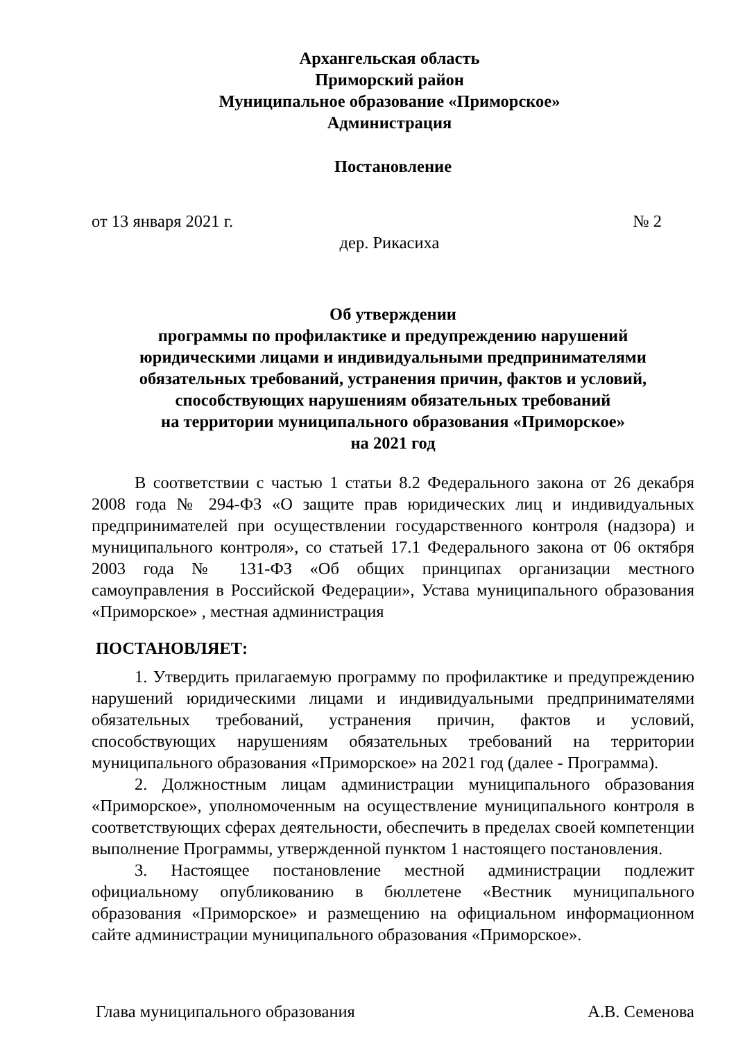Архангельская область
Приморский район
Муниципальное образование «Приморское»
Администрация
Постановление
от 13 января 2021 г. № 2
дер. Рикасиха
Об утверждении
программы по профилактике и предупреждению нарушений
юридическими лицами и индивидуальными предпринимателями
обязательных требований, устранения причин, фактов и условий,
способствующих нарушениям обязательных требований
на территории муниципального образования «Приморское»
на 2021 год
В соответствии с частью 1 статьи 8.2 Федерального закона от 26 декабря 2008 года № 294-ФЗ «О защите прав юридических лиц и индивидуальных предпринимателей при осуществлении государственного контроля (надзора) и муниципального контроля», со статьей 17.1 Федерального закона от 06 октября 2003 года № 131-ФЗ «Об общих принципах организации местного самоуправления в Российской Федерации», Устава муниципального образования «Приморское» , местная администрация
ПОСТАНОВЛЯЕТ:
1. Утвердить прилагаемую программу по профилактике и предупреждению нарушений юридическими лицами и индивидуальными предпринимателями обязательных требований, устранения причин, фактов и условий, способствующих нарушениям обязательных требований на территории муниципального образования «Приморское» на 2021 год (далее - Программа).
2. Должностным лицам администрации муниципального образования «Приморское», уполномоченным на осуществление муниципального контроля в соответствующих сферах деятельности, обеспечить в пределах своей компетенции выполнение Программы, утвержденной пунктом 1 настоящего постановления.
3. Настоящее постановление местной администрации подлежит официальному опубликованию в бюллетене «Вестник муниципального образования «Приморское» и размещению на официальном информационном сайте администрации муниципального образования «Приморское».
Глава муниципального образования А.В. Семенова